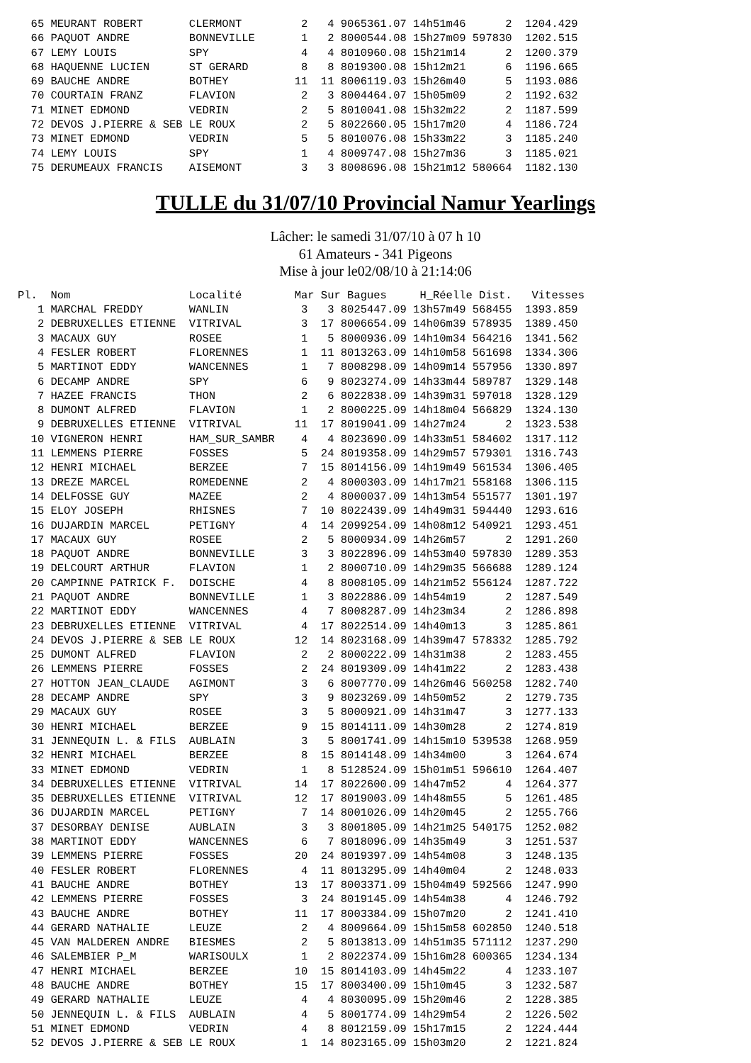65 MEURANT ROBERT       CLERMONT         2   4 9065361.07 14h51m46      2  1204.429
  66 PAQUOT ANDRE         BONNEVILLE       1   2 8000544.08 15h27m09 597830  1202.515
  67 LEMY LOUIS           SPY              4   4 8010960.08 15h21m14      2  1200.379
  68 HAQUENNE LUCIEN      ST GERARD        8   8 8019300.08 15h12m21      6  1196.665
  69 BAUCHE ANDRE         BOTHEY          11  11 8006119.03 15h26m40      5  1193.086
  70 COURTAIN FRANZ       FLAVION          2   3 8004464.07 15h05m09      2  1192.632
  71 MINET EDMOND         VEDRIN           2   5 8010041.08 15h32m22      2  1187.599
  72 DEVOS J.PIERRE & SEB LE ROUX          2   5 8022660.05 15h17m20      4  1186.724
  73 MINET EDMOND         VEDRIN           5   5 8010076.08 15h33m22      3  1185.240
  74 LEMY LOUIS           SPY              1   4 8009747.08 15h27m36      3  1185.021
  75 DERUMEAUX FRANCIS    AISEMONT         3   3 8008696.08 15h21m12 580664  1182.130
TULLE du 31/07/10 Provincial Namur Yearlings
Lâcher: le samedi 31/07/10 à 07 h 10
61 Amateurs - 341 Pigeons
Mise à jour le02/08/10 à 21:14:06
Pl.  Nom                  Localité        Mar Sur Bagues     H_Réelle Dist.   Vitesses
   1 MARCHAL FREDDY       WANLIN           3   3 8025447.09 13h57m49 568455  1393.859
   2 DEBRUXELLES ETIENNE  VITRIVAL         3  17 8006654.09 14h06m39 578935  1389.450
   3 MACAUX GUY           ROSEE            1   5 8000936.09 14h10m34 564216  1341.562
   4 FESLER ROBERT        FLORENNES        1  11 8013263.09 14h10m58 561698  1334.306
   5 MARTINOT EDDY        WANCENNES        1   7 8008298.09 14h09m14 557956  1330.897
   6 DECAMP ANDRE         SPY              6   9 8023274.09 14h33m44 589787  1329.148
   7 HAZEE FRANCIS        THON             2   6 8022838.09 14h39m31 597018  1328.129
   8 DUMONT ALFRED        FLAVION          1   2 8000225.09 14h18m04 566829  1324.130
   9 DEBRUXELLES ETIENNE  VITRIVAL        11  17 8019041.09 14h27m24      2  1323.538
  10 VIGNERON HENRI       HAM_SUR_SAMBR    4   4 8023690.09 14h33m51 584602  1317.112
  11 LEMMENS PIERRE       FOSSES           5  24 8019358.09 14h29m57 579301  1316.743
  12 HENRI MICHAEL        BERZEE           7  15 8014156.09 14h19m49 561534  1306.405
  13 DREZE MARCEL         ROMEDENNE        2   4 8000303.09 14h17m21 558168  1306.115
  14 DELFOSSE GUY         MAZEE            2   4 8000037.09 14h13m54 551577  1301.197
  15 ELOY JOSEPH          RHISNES          7  10 8022439.09 14h49m31 594440  1293.616
  16 DUJARDIN MARCEL      PETIGNY          4  14 2099254.09 14h08m12 540921  1293.451
  17 MACAUX GUY           ROSEE            2   5 8000934.09 14h26m57      2  1291.260
  18 PAQUOT ANDRE         BONNEVILLE       3   3 8022896.09 14h53m40 597830  1289.353
  19 DELCOURT ARTHUR      FLAVION          1   2 8000710.09 14h29m35 566688  1289.124
  20 CAMPINNE PATRICK F.  DOISCHE          4   8 8008105.09 14h21m52 556124  1287.722
  21 PAQUOT ANDRE         BONNEVILLE       1   3 8022886.09 14h54m19      2  1287.549
  22 MARTINOT EDDY        WANCENNES        4   7 8008287.09 14h23m34      2  1286.898
  23 DEBRUXELLES ETIENNE  VITRIVAL         4  17 8022514.09 14h40m13      3  1285.861
  24 DEVOS J.PIERRE & SEB LE ROUX         12  14 8023168.09 14h39m47 578332  1285.792
  25 DUMONT ALFRED        FLAVION          2   2 8000222.09 14h31m38      2  1283.455
  26 LEMMENS PIERRE       FOSSES           2  24 8019309.09 14h41m22      2  1283.438
  27 HOTTON JEAN_CLAUDE   AGIMONT          3   6 8007770.09 14h26m46 560258  1282.740
  28 DECAMP ANDRE         SPY              3   9 8023269.09 14h50m52      2  1279.735
  29 MACAUX GUY           ROSEE            3   5 8000921.09 14h31m47      3  1277.133
  30 HENRI MICHAEL        BERZEE           9  15 8014111.09 14h30m28      2  1274.819
  31 JENNEQUIN L. & FILS  AUBLAIN          3   5 8001741.09 14h15m10 539538  1268.959
  32 HENRI MICHAEL        BERZEE           8  15 8014148.09 14h34m00      3  1264.674
  33 MINET EDMOND         VEDRIN           1   8 5128524.09 15h01m51 596610  1264.407
  34 DEBRUXELLES ETIENNE  VITRIVAL        14  17 8022600.09 14h47m52      4  1264.377
  35 DEBRUXELLES ETIENNE  VITRIVAL        12  17 8019003.09 14h48m55      5  1261.485
  36 DUJARDIN MARCEL      PETIGNY          7  14 8001026.09 14h20m45      2  1255.766
  37 DESORBAY DENISE      AUBLAIN          3   3 8001805.09 14h21m25 540175  1252.082
  38 MARTINOT EDDY        WANCENNES        6   7 8018096.09 14h35m49      3  1251.537
  39 LEMMENS PIERRE       FOSSES          20  24 8019397.09 14h54m08      3  1248.135
  40 FESLER ROBERT        FLORENNES        4  11 8013295.09 14h40m04      2  1248.033
  41 BAUCHE ANDRE         BOTHEY          13  17 8003371.09 15h04m49 592566  1247.990
  42 LEMMENS PIERRE       FOSSES           3  24 8019145.09 14h54m38      4  1246.792
  43 BAUCHE ANDRE         BOTHEY          11  17 8003384.09 15h07m20      2  1241.410
  44 GERARD NATHALIE      LEUZE            2   4 8009664.09 15h15m58 602850  1240.518
  45 VAN MALDEREN ANDRE   BIESMES          2   5 8013813.09 14h51m35 571112  1237.290
  46 SALEMBIER P_M        WARISOULX        1   2 8022374.09 15h16m28 600365  1234.134
  47 HENRI MICHAEL        BERZEE          10  15 8014103.09 14h45m22      4  1233.107
  48 BAUCHE ANDRE         BOTHEY          15  17 8003400.09 15h10m45      3  1232.587
  49 GERARD NATHALIE      LEUZE            4   4 8030095.09 15h20m46      2  1228.385
  50 JENNEQUIN L. & FILS  AUBLAIN          4   5 8001774.09 14h29m54      2  1226.502
  51 MINET EDMOND         VEDRIN           4   8 8012159.09 15h17m15      2  1224.444
  52 DEVOS J.PIERRE & SEB LE ROUX          1  14 8023165.09 15h03m20      2  1221.824